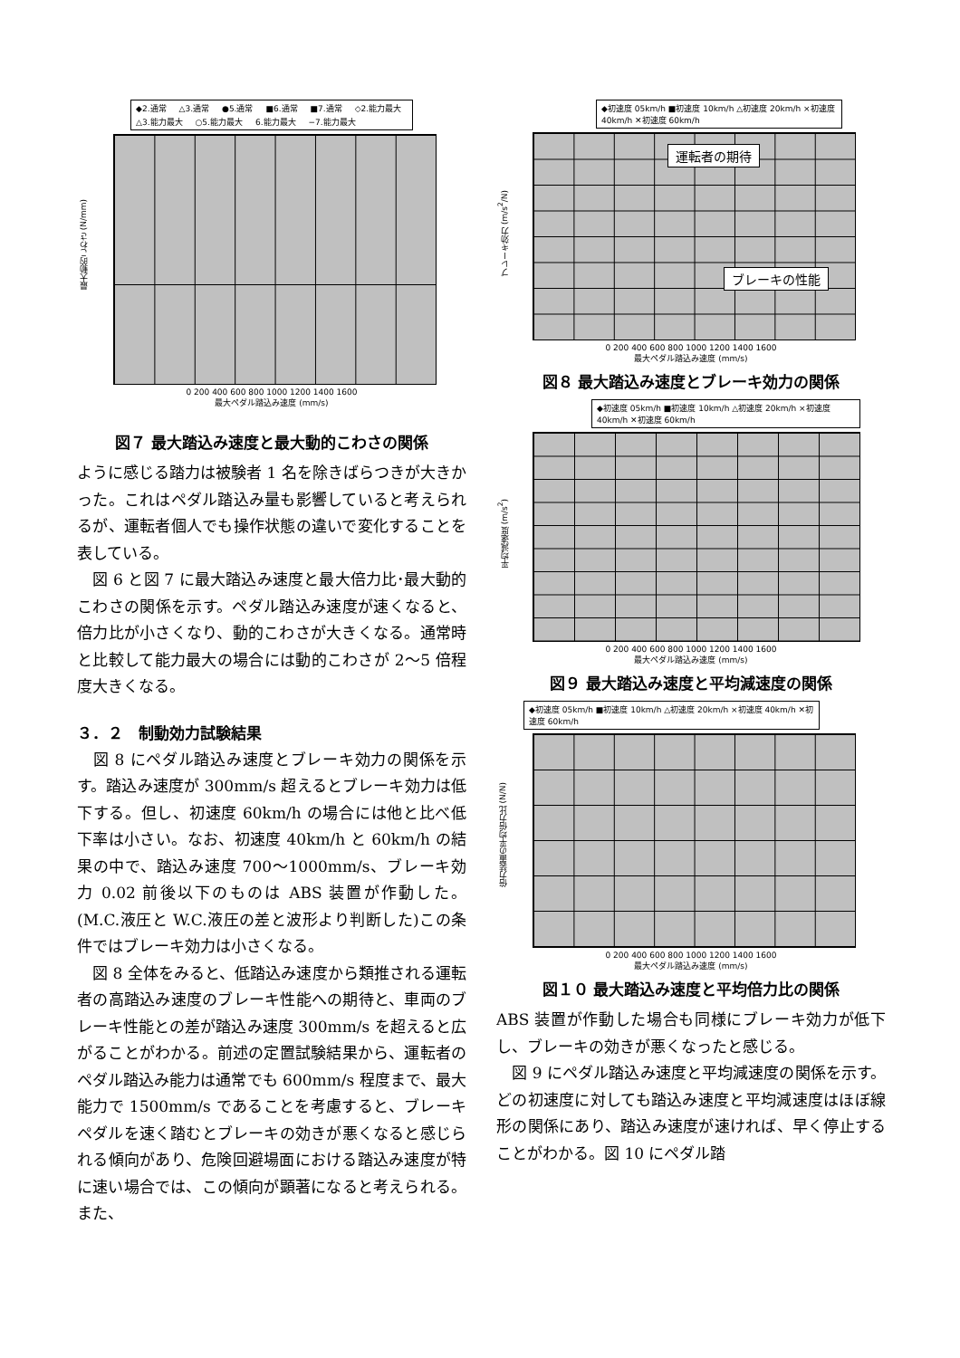◆2.通常 △3.通常 ●5.通常 ■6.通常 ■7.通常 ◇2.能力最大 △3.能力最大 ○5.能力最大 6.能力最大 −7.能力最大
0 200 400 600 800 1000 1200 1400 1600
最大ペダル踏込み速度 (mm/s)
最大動的こわさ (N/mm)
図７ 最大踏込み速度と最大動的こわさの関係
ように感じる踏力は被験者 1 名を除きばらつきが大きかった。これはペダル踏込み量も影響していると考えられるが、運転者個人でも操作状態の違いで変化することを表している。
　図 6 と図 7 に最大踏込み速度と最大倍力比･最大動的こわさの関係を示す。ペダル踏込み速度が速くなると、倍力比が小さくなり、動的こわさが大きくなる。通常時と比較して能力最大の場合には動的こわさが 2〜5 倍程度大きくなる。
３．２　制動効力試験結果
　図 8 にペダル踏込み速度とブレーキ効力の関係を示す。踏込み速度が 300mm/s 超えるとブレーキ効力は低下する。但し、初速度 60km/h の場合には他と比べ低下率は小さい。なお、初速度 40km/h と 60km/h の結果の中で、踏込み速度 700〜1000mm/s、ブレーキ効力 0.02 前後以下のものは ABS 装置が作動した。(M.C.液圧と W.C.液圧の差と波形より判断した)この条件ではブレーキ効力は小さくなる。
　図 8 全体をみると、低踏込み速度から類推される運転者の高踏込み速度のブレーキ性能への期待と、車両のブレーキ性能との差が踏込み速度 300mm/s を超えると広がることがわかる。前述の定置試験結果から、運転者のペダル踏込み能力は通常でも 600mm/s 程度まで、最大能力で 1500mm/s であることを考慮すると、ブレーキペダルを速く踏むとブレーキの効きが悪くなると感じられる傾向があり、危険回避場面における踏込み速度が特に速い場合では、この傾向が顕著になると考えられる。また、
◆初速度 05km/h ■初速度 10km/h △初速度 20km/h ×初速度 40km/h ✕初速度 60km/h
運転者の期待
ブレーキの性能
0 200 400 600 800 1000 1200 1400 1600
最大ペダル踏込み速度 (mm/s)
ブレーキ効力 (m/s<sup>2</sup>/N)
図８ 最大踏込み速度とブレーキ効力の関係
◆初速度 05km/h ■初速度 10km/h △初速度 20km/h ×初速度 40km/h ✕初速度 60km/h
0 200 400 600 800 1000 1200 1400 1600
最大ペダル踏込み速度 (mm/s)
平均減速度 (m/s<sup>2</sup>)
図９ 最大踏込み速度と平均減速度の関係
◆初速度 05km/h ■初速度 10km/h △初速度 20km/h ×初速度 40km/h ✕初速度 60km/h
0 200 400 600 800 1000 1200 1400 1600
最大ペダル踏込み速度 (mm/s)
倍力装置の平均倍力比 (N/N)
図１０ 最大踏込み速度と平均倍力比の関係
ABS 装置が作動した場合も同様にブレーキ効力が低下し、ブレーキの効きが悪くなったと感じる。
　図 9 にペダル踏込み速度と平均減速度の関係を示す。どの初速度に対しても踏込み速度と平均減速度はほぼ線形の関係にあり、踏込み速度が速ければ、早く停止することがわかる。図 10 にペダル踏